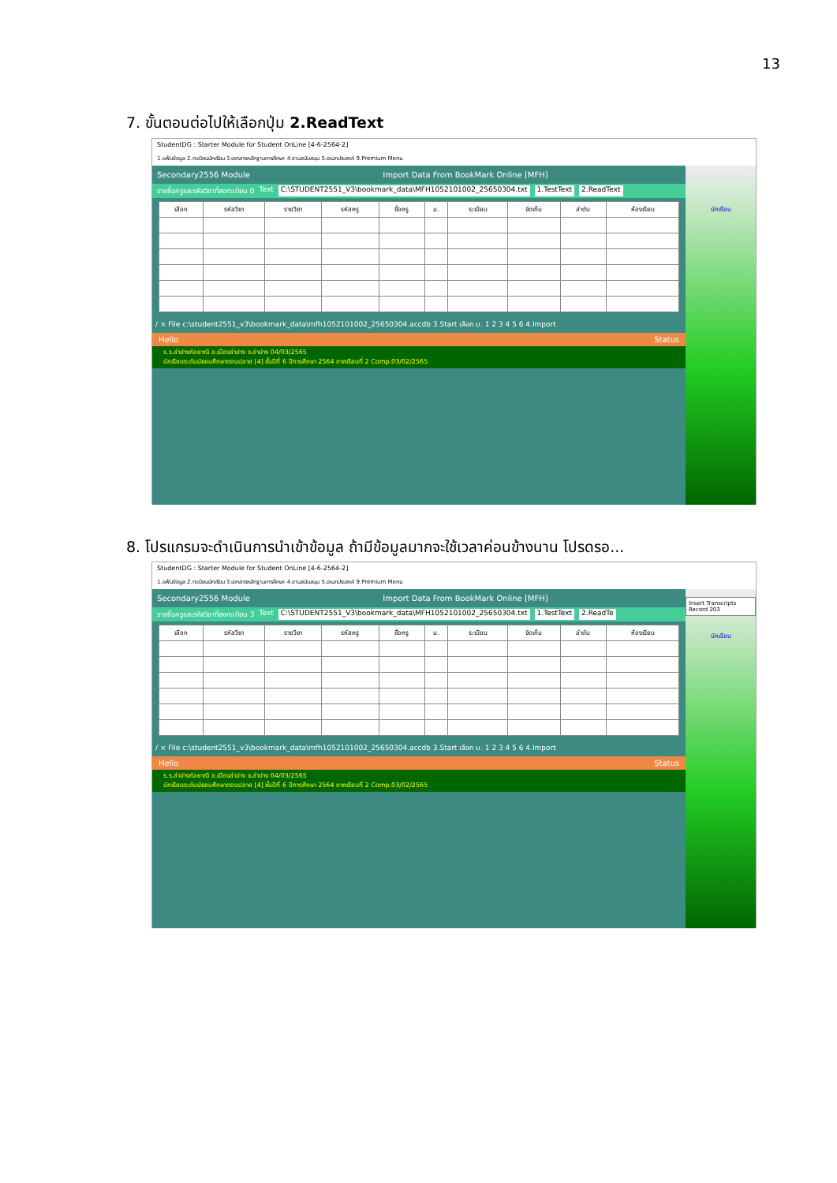13
7. ขั้นตอนต่อไปให้เลือกปุ่ม 2.ReadText
StudentDG : Starter Module for Student OnLine [4-6-2564-2]
1.แฟ้มข้อมูล 2.ทะเบียนนักเรียน 3.เอกสารหลักฐานการศึกษา 4.งานสนับสนุน 5.อเนกประสงค์ 9.Premium Menu
Secondary2556 Module Import Data From BookMark Online [MFH]
รายชื่อครูและรหัสวิชาที่ลงทะเบียน 0 Text C:\STUDENT2551_V3\bookmark_data\MFH1052101002_25650304.txt 1.TestText 2.ReadText
| เลือก | รหัสวิชา | รายวิชา | รหัสครู | ชื่อครู | ม. | ระเบียน | จัดเก็บ | ลำดับ | ห้องเรียน |
| --- | --- | --- | --- | --- | --- | --- | --- | --- | --- |
/ × File c:\student2551_v3\bookmark_data\mfh1052101002_25650304.accdb 3.Start เลือก ม. 1 2 3 4 5 6 4.Import
Hello Status
ร.ร.ลำปางกัลยาณี อ.เมืองลำปาง จ.ลำปาง 04/03/2565
นักเรียนระดับมัธยมศึกษาตอนปลาย [4] ชั้นปีที่ 6 ปีการศึกษา 2564 ภาคเรียนที่ 2 Comp.03/02/2565
นักเรียน
8. โปรแกรมจะดำเนินการนำเข้าข้อมูล ถ้ามีข้อมูลมากจะใช้เวลาค่อนข้างนาน โปรดรอ...
StudentDG : Starter Module for Student OnLine [4-6-2564-2]
1.แฟ้มข้อมูล 2.ทะเบียนนักเรียน 3.เอกสารหลักฐานการศึกษา 4.งานสนับสนุน 5.อเนกประสงค์ 9.Premium Menu
Secondary2556 Module Import Data From BookMark Online [MFH]
รายชื่อครูและรหัสวิชาที่ลงทะเบียน 3 Text C:\STUDENT2551_V3\bookmark_data\MFH1052101002_25650304.txt 1.TestText 2.ReadTe
| เลือก | รหัสวิชา | รายวิชา | รหัสครู | ชื่อครู | ม. | ระเบียน | จัดเก็บ | ลำดับ | ห้องเรียน |
| --- | --- | --- | --- | --- | --- | --- | --- | --- | --- |
/ × File c:\student2551_v3\bookmark_data\mfh1052101002_25650304.accdb 3.Start เลือก ม. 1 2 3 4 5 6 4.Import
Hello Status
ร.ร.ลำปางกัลยาณี อ.เมืองลำปาง จ.ลำปาง 04/03/2565
นักเรียนระดับมัธยมศึกษาตอนปลาย [4] ชั้นปีที่ 6 ปีการศึกษา 2564 ภาคเรียนที่ 2 Comp.03/02/2565
Insert Transcripts Record 203
นักเรียน